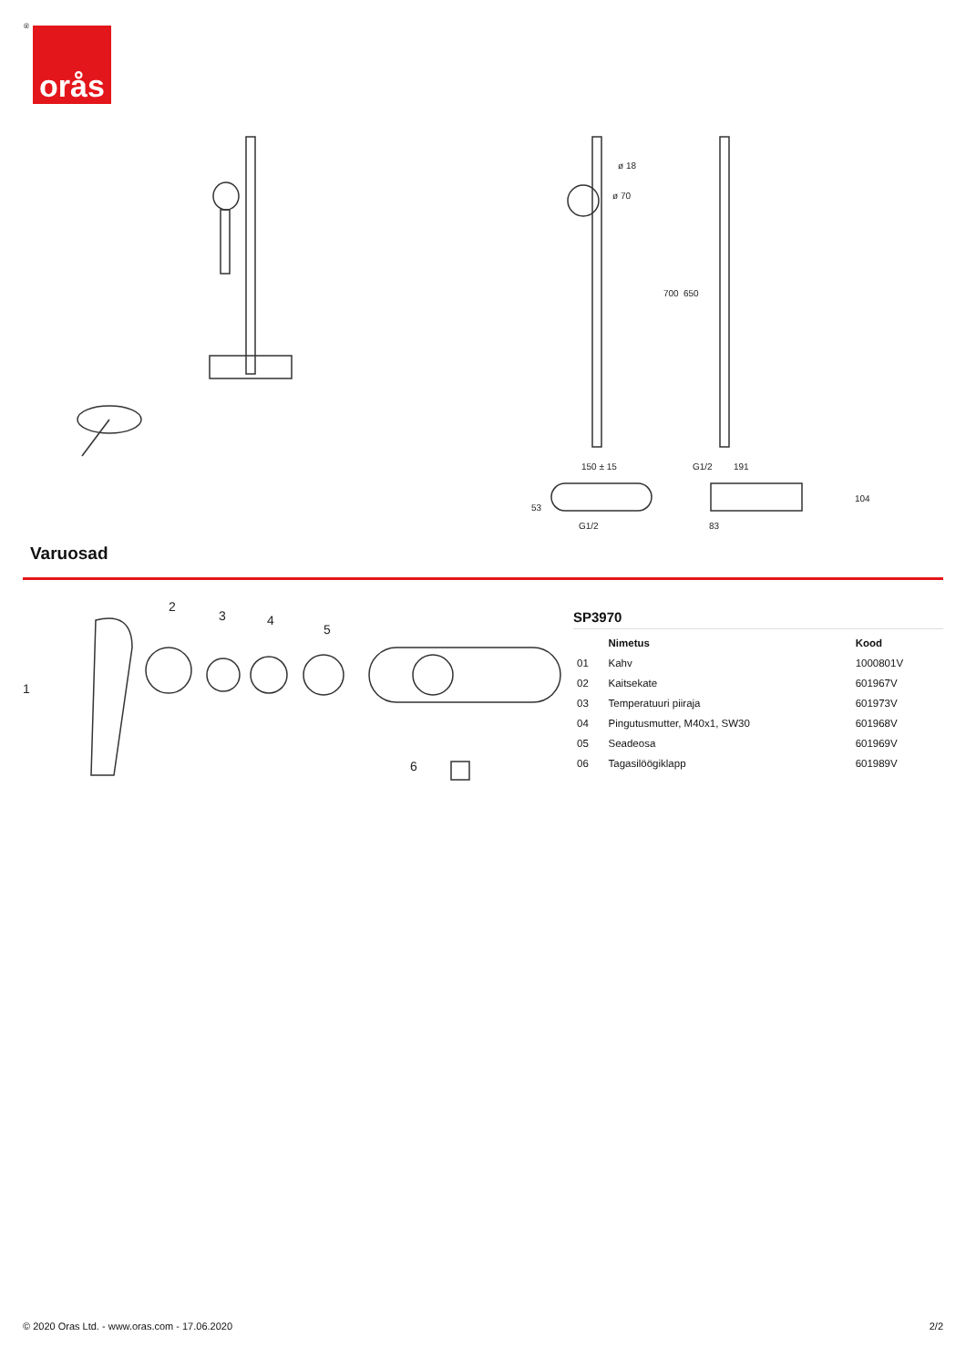® orås
ø 18
ø 70
700
650
150 ± 15
G1/2
53
191
83
104
G1/2
Varuosad
1
2
3
4
5
6
SP3970
| | Nimetus | Kood |
| --- | --- | --- |
| 01 | Kahv | 1000801V |
| 02 | Kaitsekate | 601967V |
| 03 | Temperatuuri piiraja | 601973V |
| 04 | Pingutusmutter, M40x1, SW30 | 601968V |
| 05 | Seadeosa | 601969V |
| 06 | Tagasilöögiklapp | 601989V |
© 2020 Oras Ltd. - www.oras.com - 17.06.2020 2/2